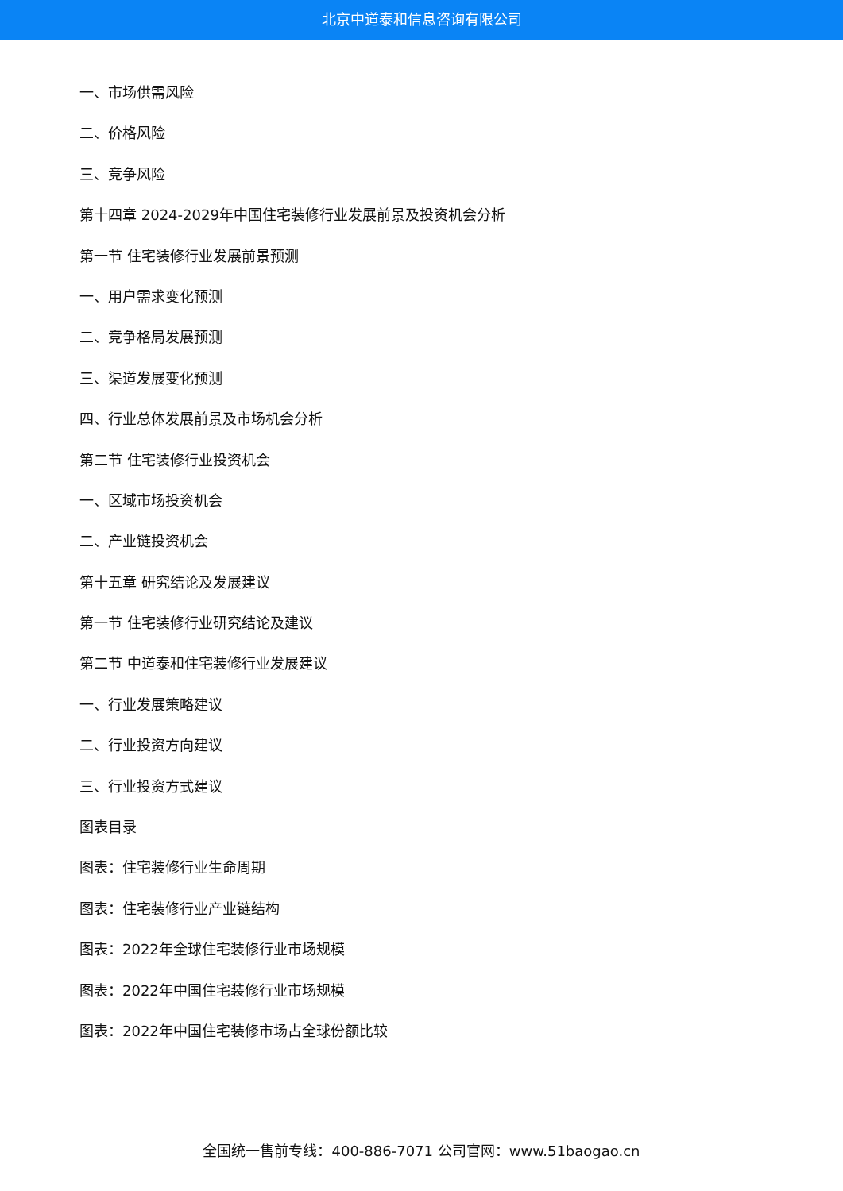北京中道泰和信息咨询有限公司
一、市场供需风险
二、价格风险
三、竞争风险
第十四章 2024-2029年中国住宅装修行业发展前景及投资机会分析
第一节 住宅装修行业发展前景预测
一、用户需求变化预测
二、竞争格局发展预测
三、渠道发展变化预测
四、行业总体发展前景及市场机会分析
第二节 住宅装修行业投资机会
一、区域市场投资机会
二、产业链投资机会
第十五章 研究结论及发展建议
第一节 住宅装修行业研究结论及建议
第二节 中道泰和住宅装修行业发展建议
一、行业发展策略建议
二、行业投资方向建议
三、行业投资方式建议
图表目录
图表：住宅装修行业生命周期
图表：住宅装修行业产业链结构
图表：2022年全球住宅装修行业市场规模
图表：2022年中国住宅装修行业市场规模
图表：2022年中国住宅装修市场占全球份额比较
全国统一售前专线：400-886-7071 公司官网：www.51baogao.cn